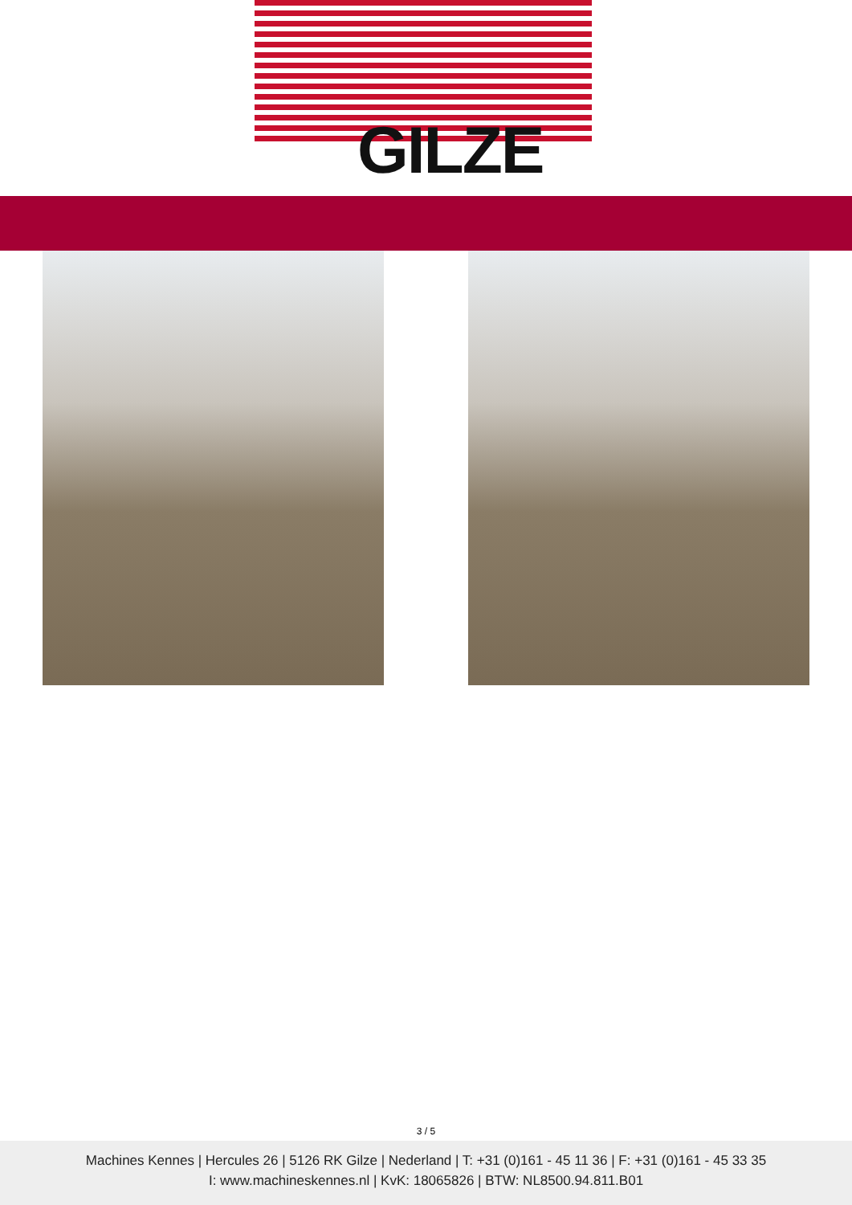GILZE
3 / 5
Machines Kennes | Hercules 26 | 5126 RK Gilze | Nederland | T: +31 (0)161 - 45 11 36 | F: +31 (0)161 - 45 33 35
I: www.machineskennes.nl | KvK: 18065826 | BTW: NL8500.94.811.B01